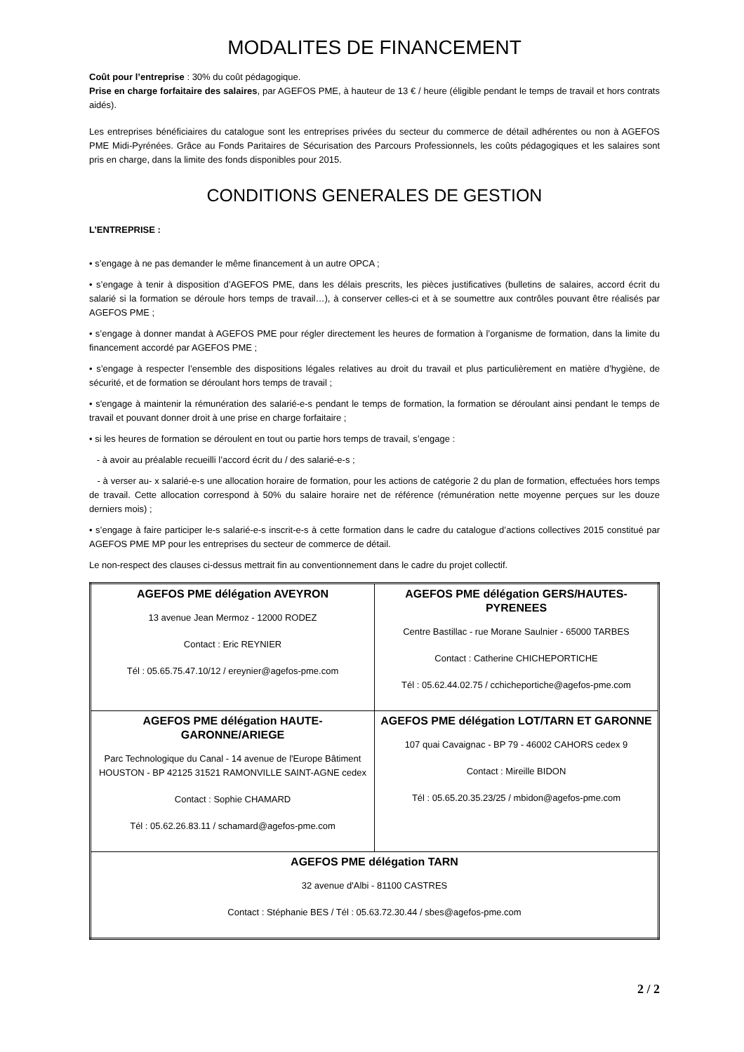MODALITES DE FINANCEMENT
Coût pour l’entreprise : 30% du coût pédagogique.
Prise en charge forfaitaire des salaires, par AGEFOS PME, à hauteur de 13 € / heure (éligible pendant le temps de travail et hors contrats aidés).
Les entreprises bénéficiaires du catalogue sont les entreprises privées du secteur du commerce de détail adhérentes ou non à AGEFOS PME Midi-Pyrénées. Grâce au Fonds Paritaires de Sécurisation des Parcours Professionnels, les coûts pédagogiques et les salaires sont pris en charge, dans la limite des fonds disponibles pour 2015.
CONDITIONS GENERALES DE GESTION
L’ENTREPRISE :
• s’engage à ne pas demander le même financement à un autre OPCA ;
• s’engage à tenir à disposition d’AGEFOS PME, dans les délais prescrits, les pièces justificatives (bulletins de salaires, accord écrit du salarié si la formation se déroule hors temps de travail…), à conserver celles-ci et à se soumettre aux contrôles pouvant être réalisés par AGEFOS PME ;
• s’engage à donner mandat à AGEFOS PME pour régler directement les heures de formation à l’organisme de formation, dans la limite du financement accordé par AGEFOS PME ;
• s’engage à respecter l’ensemble des dispositions légales relatives au droit du travail et plus particulièrement en matière d’hygiène, de sécurité, et de formation se déroulant hors temps de travail ;
• s'engage à maintenir la rémunération des salarié-e-s pendant le temps de formation, la formation se déroulant ainsi pendant le temps de travail et pouvant donner droit à une prise en charge forfaitaire ;
• si les heures de formation se déroulent en tout ou partie hors temps de travail, s’engage :
- à avoir au préalable recueilli l’accord écrit du / des salarié-e-s ;
- à verser au- x salarié-e-s une allocation horaire de formation, pour les actions de catégorie 2 du plan de formation, effectuées hors temps de travail. Cette allocation correspond à 50% du salaire horaire net de référence (rémunération nette moyenne perçues sur les douze derniers mois) ;
• s’engage à faire participer le-s salarié-e-s inscrit-e-s à cette formation dans le cadre du catalogue d’actions collectives 2015 constitué par AGEFOS PME MP pour les entreprises du secteur de commerce de détail.
Le non-respect des clauses ci-dessus mettrait fin au conventionnement dans le cadre du projet collectif.
| AGEFOS PME délégation AVEYRON 13 avenue Jean Mermoz - 12000 RODEZ Contact : Eric REYNIER Tél : 05.65.75.47.10/12 / ereynier@agefos-pme.com | AGEFOS PME délégation GERS/HAUTES-PYRENEES Centre Bastillac - rue Morane Saulnier - 65000 TARBES Contact : Catherine CHICHEPORTICHE Tél : 05.62.44.02.75 / cchicheportiche@agefos-pme.com |
| AGEFOS PME délégation HAUTE-GARONNE/ARIEGE Parc Technologique du Canal - 14 avenue de l'Europe Bâtiment HOUSTON - BP 42125 31521 RAMONVILLE SAINT-AGNE cedex Contact : Sophie CHAMARD Tél : 05.62.26.83.11 / schamard@agefos-pme.com | AGEFOS PME délégation LOT/TARN ET GARONNE 107 quai Cavaignac - BP 79 - 46002 CAHORS cedex 9 Contact : Mireille BIDON Tél : 05.65.20.35.23/25 / mbidon@agefos-pme.com |
| AGEFOS PME délégation TARN 32 avenue d'Albi - 81100 CASTRES Contact : Stéphanie BES / Tél : 05.63.72.30.44 / sbes@agefos-pme.com | |
2 / 2